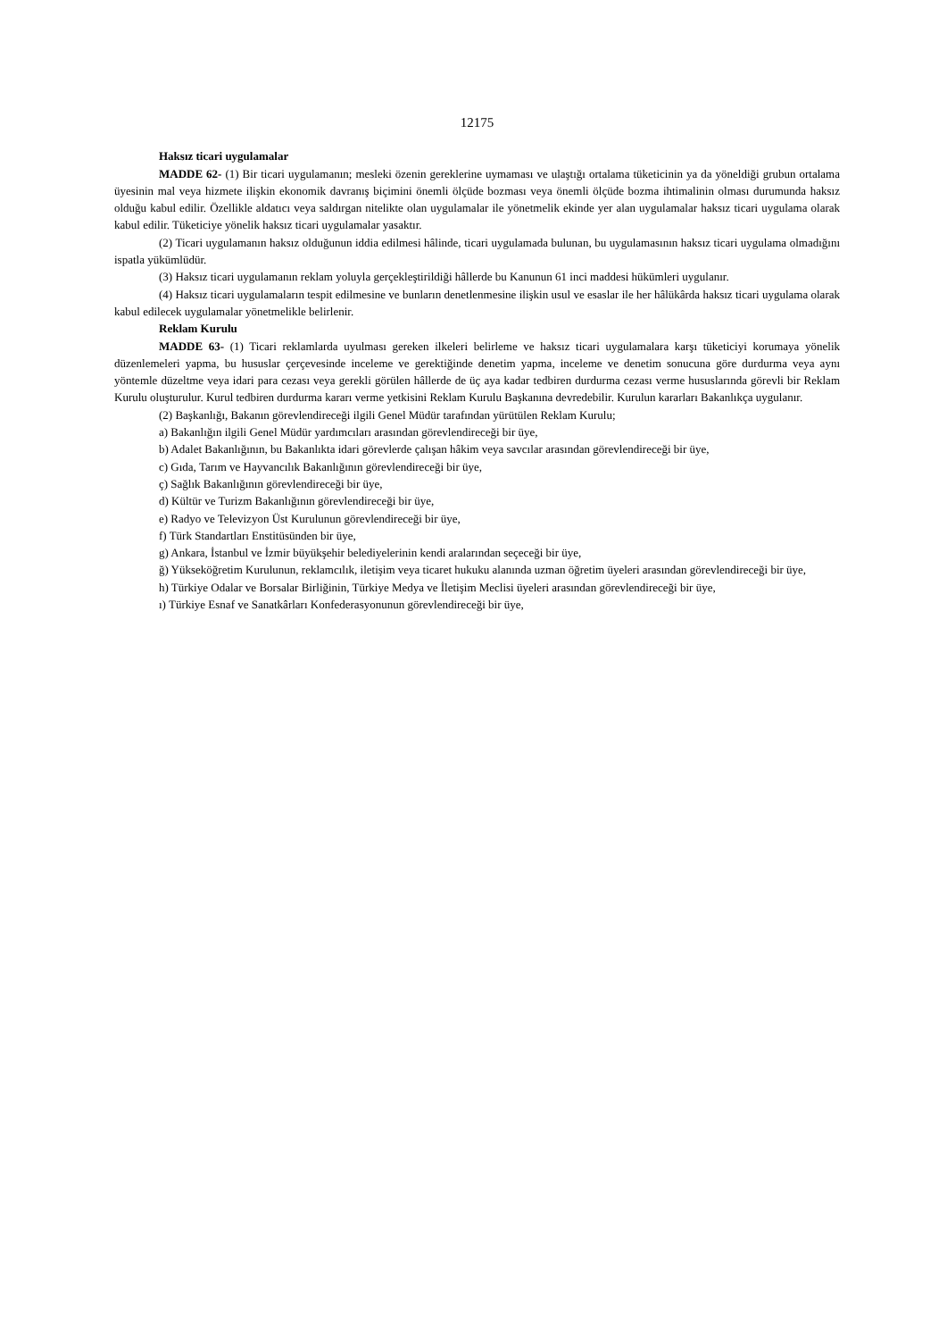12175
Haksız ticari uygulamalar
MADDE 62- (1) Bir ticari uygulamanın; mesleki özenin gereklerine uymaması ve ulaştığı ortalama tüketicinin ya da yöneldiği grubun ortalama üyesinin mal veya hizmete ilişkin ekonomik davranış biçimini önemli ölçüde bozması veya önemli ölçüde bozma ihtimalinin olması durumunda haksız olduğu kabul edilir. Özellikle aldatıcı veya saldırgan nitelikte olan uygulamalar ile yönetmelik ekinde yer alan uygulamalar haksız ticari uygulama olarak kabul edilir. Tüketiciye yönelik haksız ticari uygulamalar yasaktır.
(2) Ticari uygulamanın haksız olduğunun iddia edilmesi hâlinde, ticari uygulamada bulunan, bu uygulamasının haksız ticari uygulama olmadığını ispatla yükümlüdür.
(3) Haksız ticari uygulamanın reklam yoluyla gerçekleştirildiği hâllerde bu Kanunun 61 inci maddesi hükümleri uygulanır.
(4) Haksız ticari uygulamaların tespit edilmesine ve bunların denetlenmesine ilişkin usul ve esaslar ile her hâlükârda haksız ticari uygulama olarak kabul edilecek uygulamalar yönetmelikle belirlenir.
Reklam Kurulu
MADDE 63- (1) Ticari reklamlarda uyulması gereken ilkeleri belirleme ve haksız ticari uygulamalara karşı tüketiciyi korumaya yönelik düzenlemeleri yapma, bu hususlar çerçevesinde inceleme ve gerektiğinde denetim yapma, inceleme ve denetim sonucuna göre durdurma veya aynı yöntemle düzeltme veya idari para cezası veya gerekli görülen hâllerde de üç aya kadar tedbiren durdurma cezası verme hususlarında görevli bir Reklam Kurulu oluşturulur. Kurul tedbiren durdurma kararı verme yetkisini Reklam Kurulu Başkanına devredebilir. Kurulun kararları Bakanlıkça uygulanır.
(2) Başkanlığı, Bakanın görevlendireceği ilgili Genel Müdür tarafından yürütülen Reklam Kurulu;
a) Bakanlığın ilgili Genel Müdür yardımcıları arasından görevlendireceği bir üye,
b) Adalet Bakanlığının, bu Bakanlıkta idari görevlerde çalışan hâkim veya savcılar arasından görevlendireceği bir üye,
c) Gıda, Tarım ve Hayvancılık Bakanlığının görevlendireceği bir üye,
ç) Sağlık Bakanlığının görevlendireceği bir üye,
d) Kültür ve Turizm Bakanlığının görevlendireceği bir üye,
e) Radyo ve Televizyon Üst Kurulunun görevlendireceği bir üye,
f) Türk Standartları Enstitüsünden bir üye,
g) Ankara, İstanbul ve İzmir büyükşehir belediyelerinin kendi aralarından seçeceği bir üye,
ğ) Yükseköğretim Kurulunun, reklamcılık, iletişim veya ticaret hukuku alanında uzman öğretim üyeleri arasından görevlendireceği bir üye,
h) Türkiye Odalar ve Borsalar Birliğinin, Türkiye Medya ve İletişim Meclisi üyeleri arasından görevlendireceği bir üye,
ı) Türkiye Esnaf ve Sanatkârları Konfederasyonunun görevlendireceği bir üye,